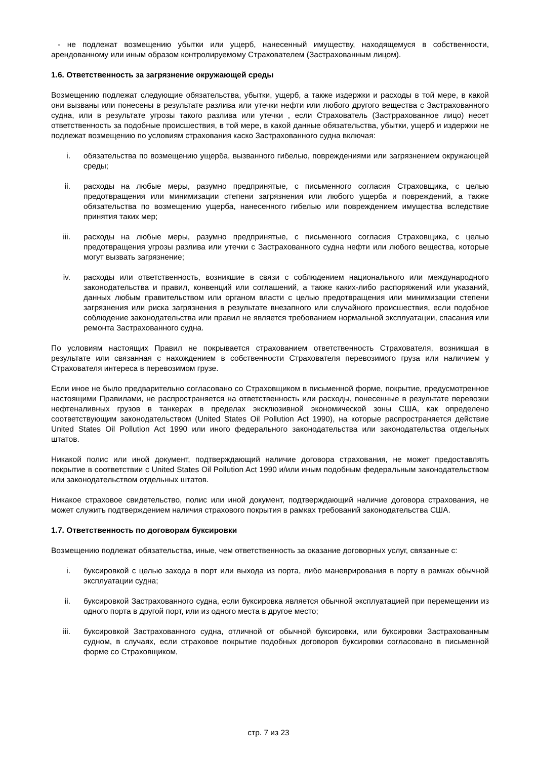- не подлежат возмещению убытки или ущерб, нанесенный имуществу, находящемуся в собственности, арендованному или иным образом контролируемому Страхователем (Застрахованным лицом).
1.6. Ответственность за загрязнение окружающей среды
Возмещению подлежат следующие обязательства, убытки, ущерб, а также издержки и расходы в той мере, в какой они вызваны или понесены в результате разлива или утечки нефти или любого другого вещества с Застрахованного судна, или в результате угрозы такого разлива или утечки , если Страхователь (Застрраховaнное лицо) несет ответственность за подобные происшествия, в той мере, в какой данные обязательства, убытки, ущерб и издержки не подлежат возмещению по условиям страхования каско Застрахованного судна включая:
i. обязательства по возмещению ущерба, вызванного гибелью, повреждениями или загрязнением окружающей среды;
ii. расходы на любые меры, разумно предпринятые, с письменного согласия Страховщика, с целью предотвращения или минимизации степени загрязнения или любого ущерба и повреждений, а также обязательства по возмещению ущерба, нанесенного гибелью или повреждением имущества вследствие принятия таких мер;
iii. расходы на любые меры, разумно предпринятые, с письменного согласия Страховщика, с целью предотвращения угрозы разлива или утечки с Застрахованного судна нефти или любого вещества, которые могут вызвать загрязнение;
iv. расходы или ответственность, возникшие в связи с соблюдением национального или международного законодательства и правил, конвенций или соглашений, а также каких-либо распоряжений или указаний, данных любым правительством или органом власти с целью предотвращения или минимизации степени загрязнения или риска загрязнения в результате внезапного или случайного происшествия, если подобное соблюдение законодательства или правил не является требованием нормальной эксплуатации, спасания или ремонта Застрахованного судна.
По условиям настоящих Правил не покрывается страхованием ответственность Страхователя, возникшая в результате или связанная с нахождением в собственности Страхователя перевозимого груза или наличием у Страхователя интереса в перевозимом грузе.
Если иное не было предварительно согласовано со Страховщиком в письменной форме, покрытие, предусмотренное настоящими Правилами, не распространяется на ответственность или расходы, понесенные в результате перевозки нефтеналивных грузов в танкерах в пределах эксклюзивной экономической зоны США, как определено соответствующим законодательством (United States Oil Pollution Act 1990), на которые распространяется действие United States Oil Pollution Act 1990 или иного федерального законодательства или законодательства отдельных штатов.
Никакой полис или иной документ, подтверждающий наличие договора страхования, не может предоставлять покрытие в соответствии с United States Oil Pollution Act 1990 и/или иным подобным федеральным законодательством или законодательством отдельных штатов.
Никакое страховое свидетельство, полис или иной документ, подтверждающий наличие договора страхования, не может служить подтверждением наличия страхового покрытия в рамках требований законодательства США.
1.7. Ответственность по договорам буксировки
Возмещению подлежат обязательства, иные, чем ответственность за оказание договорных услуг, связанные с:
i. буксировкой с целью захода в порт или выхода из порта, либо маневрирования в порту в рамках обычной эксплуатации судна;
ii. буксировкой Застрахованного судна, если буксировка является обычной эксплуатацией при перемещении из одного порта в другой порт, или из одного места в другое место;
iii. буксировкой Застрахованного судна, отличной от обычной буксировки, или буксировки Застрахованным судном, в случаях, если страховое покрытие подобных договоров буксировки согласовано в письменной форме со Страховщиком,
стр. 7 из 23